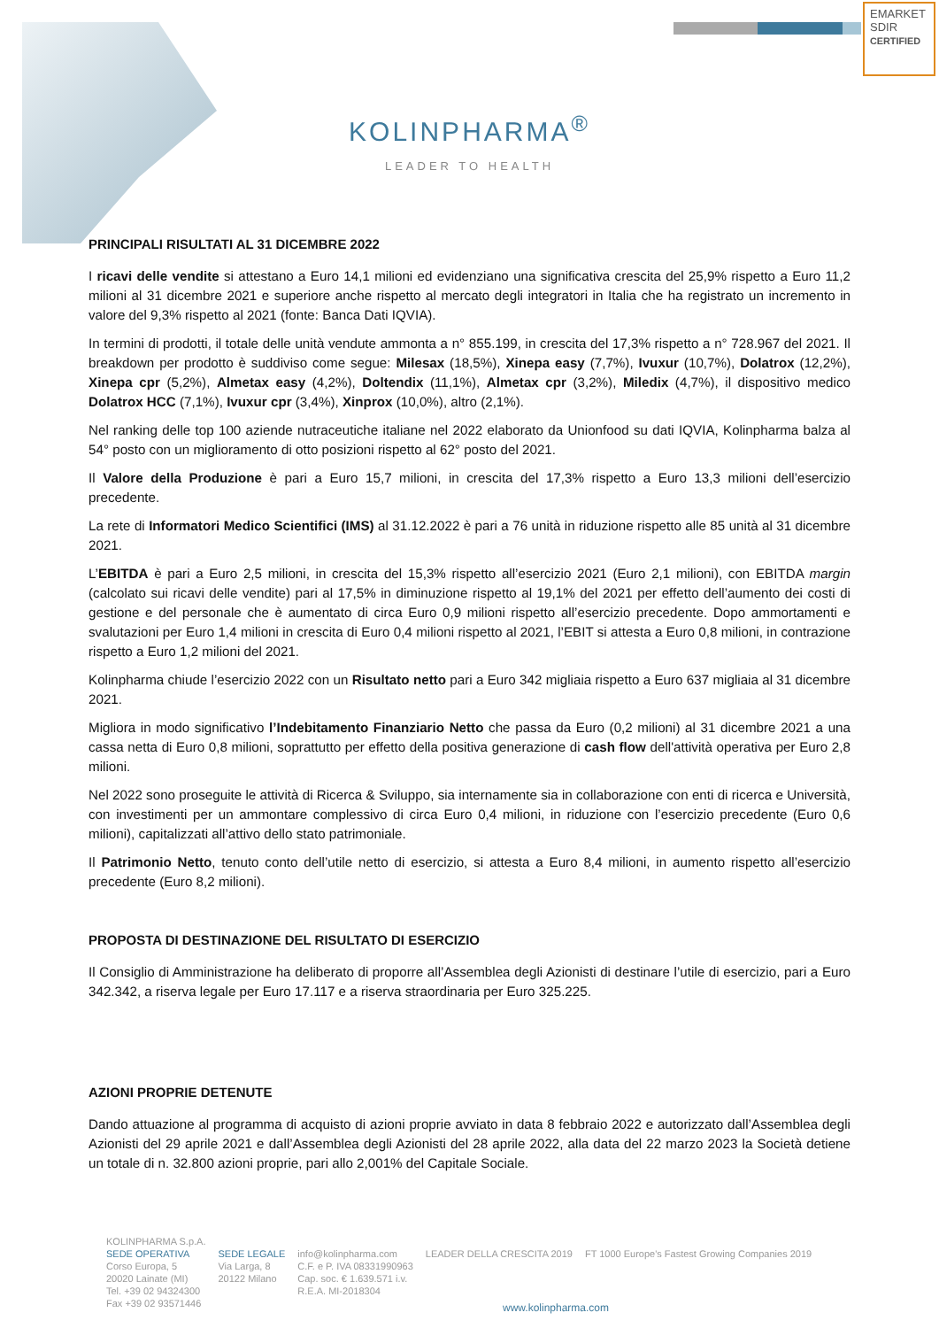EMARKET
SDIR
CERTIFIED
KOLINPHARMA<sup>®</sup>
LEADER TO HEALTH
PRINCIPALI RISULTATI AL 31 DICEMBRE 2022
I ricavi delle vendite si attestano a Euro 14,1 milioni ed evidenziano una significativa crescita del 25,9% rispetto a Euro 11,2 milioni al 31 dicembre 2021 e superiore anche rispetto al mercato degli integratori in Italia che ha registrato un incremento in valore del 9,3% rispetto al 2021 (fonte: Banca Dati IQVIA).
In termini di prodotti, il totale delle unità vendute ammonta a n° 855.199, in crescita del 17,3% rispetto a n° 728.967 del 2021. Il breakdown per prodotto è suddiviso come segue: Milesax (18,5%), Xinepa easy (7,7%), Ivuxur (10,7%), Dolatrox (12,2%), Xinepa cpr (5,2%), Almetax easy (4,2%), Doltendix (11,1%), Almetax cpr (3,2%), Miledix (4,7%), il dispositivo medico Dolatrox HCC (7,1%), Ivuxur cpr (3,4%), Xinprox (10,0%), altro (2,1%).
Nel ranking delle top 100 aziende nutraceutiche italiane nel 2022 elaborato da Unionfood su dati IQVIA, Kolinpharma balza al 54° posto con un miglioramento di otto posizioni rispetto al 62° posto del 2021.
Il Valore della Produzione è pari a Euro 15,7 milioni, in crescita del 17,3% rispetto a Euro 13,3 milioni dell’esercizio precedente.
La rete di Informatori Medico Scientifici (IMS) al 31.12.2022 è pari a 76 unità in riduzione rispetto alle 85 unità al 31 dicembre 2021.
L’EBITDA è pari a Euro 2,5 milioni, in crescita del 15,3% rispetto all’esercizio 2021 (Euro 2,1 milioni), con EBITDA margin (calcolato sui ricavi delle vendite) pari al 17,5% in diminuzione rispetto al 19,1% del 2021 per effetto dell’aumento dei costi di gestione e del personale che è aumentato di circa Euro 0,9 milioni rispetto all’esercizio precedente. Dopo ammortamenti e svalutazioni per Euro 1,4 milioni in crescita di Euro 0,4 milioni rispetto al 2021, l’EBIT si attesta a Euro 0,8 milioni, in contrazione rispetto a Euro 1,2 milioni del 2021.
Kolinpharma chiude l’esercizio 2022 con un Risultato netto pari a Euro 342 migliaia rispetto a Euro 637 migliaia al 31 dicembre 2021.
Migliora in modo significativo l’Indebitamento Finanziario Netto che passa da Euro (0,2 milioni) al 31 dicembre 2021 a una cassa netta di Euro 0,8 milioni, soprattutto per effetto della positiva generazione di cash flow dell'attività operativa per Euro 2,8 milioni.
Nel 2022 sono proseguite le attività di Ricerca & Sviluppo, sia internamente sia in collaborazione con enti di ricerca e Università, con investimenti per un ammontare complessivo di circa Euro 0,4 milioni, in riduzione con l’esercizio precedente (Euro 0,6 milioni), capitalizzati all’attivo dello stato patrimoniale.
Il Patrimonio Netto, tenuto conto dell’utile netto di esercizio, si attesta a Euro 8,4 milioni, in aumento rispetto all’esercizio precedente (Euro 8,2 milioni).
PROPOSTA DI DESTINAZIONE DEL RISULTATO DI ESERCIZIO
Il Consiglio di Amministrazione ha deliberato di proporre all’Assemblea degli Azionisti di destinare l’utile di esercizio, pari a Euro 342.342, a riserva legale per Euro 17.117 e a riserva straordinaria per Euro 325.225.
AZIONI PROPRIE DETENUTE
Dando attuazione al programma di acquisto di azioni proprie avviato in data 8 febbraio 2022 e autorizzato dall’Assemblea degli Azionisti del 29 aprile 2021 e dall’Assemblea degli Azionisti del 28 aprile 2022, alla data del 22 marzo 2023 la Società detiene un totale di n. 32.800 azioni proprie, pari allo 2,001% del Capitale Sociale.
KOLINPHARMA S.p.A.
SEDE OPERATIVA
Corso Europa, 5
20020 Lainate (MI)
Tel. +39 02 94324300
Fax +39 02 93571446
SEDE LEGALE
Via Larga, 8
20122 Milano
info@kolinpharma.com
C.F. e P. IVA 08331990963
Cap. soc. € 1.639.571 i.v.
R.E.A. MI-2018304
LEADER DELLA CRESCITA 2019
FT 1000 Europe's Fastest Growing Companies 2019
www.kolinpharma.com